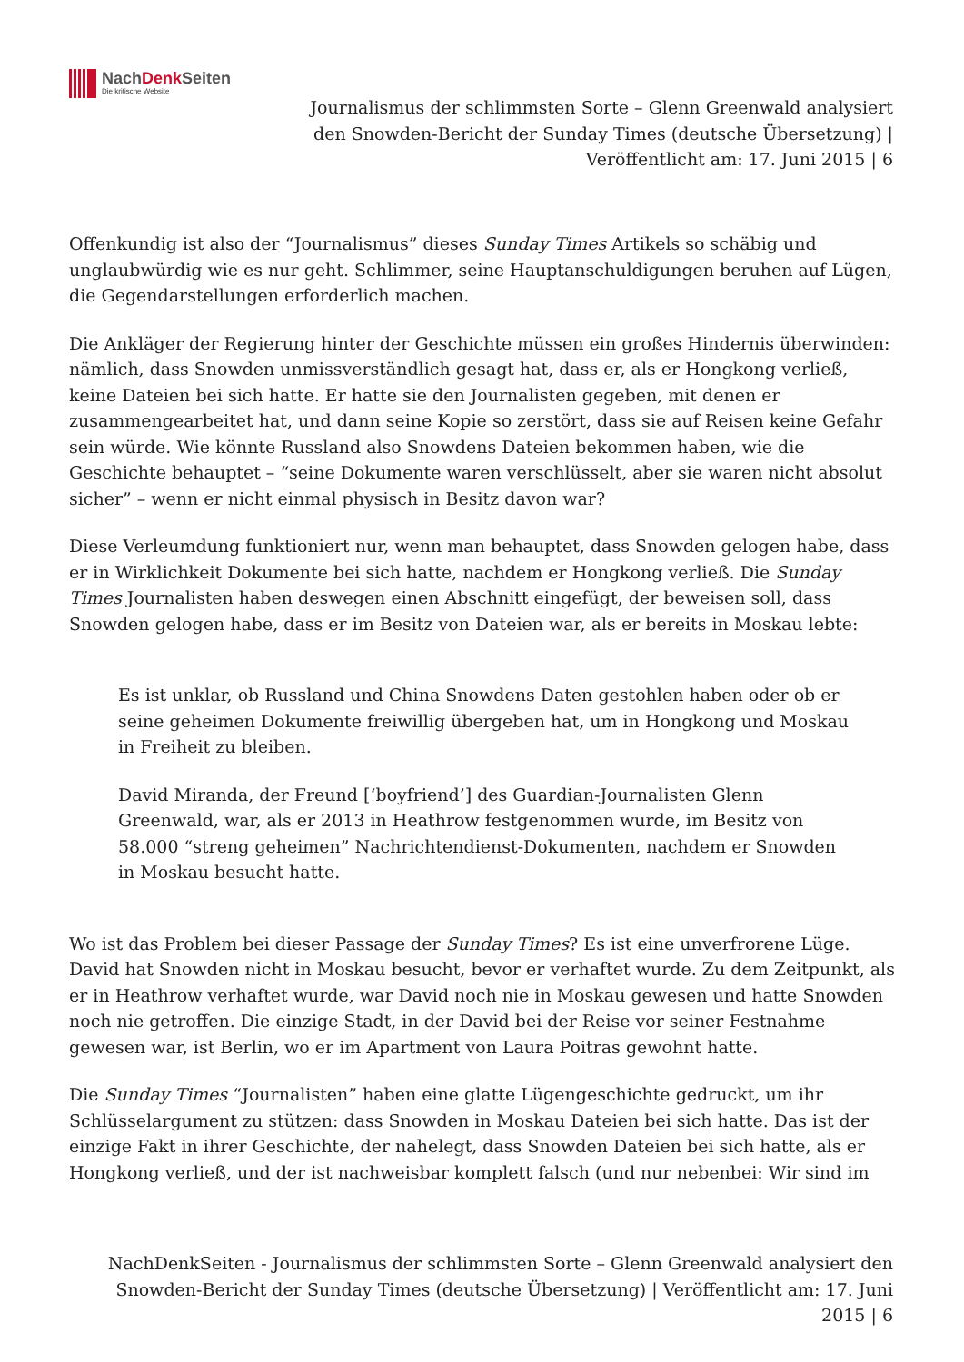NachDenk Seiten
Die kritische Website
Journalismus der schlimmsten Sorte – Glenn Greenwald analysiert den Snowden-Bericht der Sunday Times (deutsche Übersetzung) | Veröffentlicht am: 17. Juni 2015 | 6
Offenkundig ist also der “Journalismus” dieses Sunday Times Artikels so schäbig und unglaubwürdig wie es nur geht. Schlimmer, seine Hauptanschuldigungen beruhen auf Lügen, die Gegendarstellungen erforderlich machen.
Die Ankläger der Regierung hinter der Geschichte müssen ein großes Hindernis überwinden: nämlich, dass Snowden unmissverständlich gesagt hat, dass er, als er Hongkong verließ, keine Dateien bei sich hatte. Er hatte sie den Journalisten gegeben, mit denen er zusammengearbeitet hat, und dann seine Kopie so zerstört, dass sie auf Reisen keine Gefahr sein würde. Wie könnte Russland also Snowdens Dateien bekommen haben, wie die Geschichte behauptet – “seine Dokumente waren verschlüsselt, aber sie waren nicht absolut sicher” – wenn er nicht einmal physisch in Besitz davon war?
Diese Verleumdung funktioniert nur, wenn man behauptet, dass Snowden gelogen habe, dass er in Wirklichkeit Dokumente bei sich hatte, nachdem er Hongkong verließ. Die Sunday Times Journalisten haben deswegen einen Abschnitt eingefügt, der beweisen soll, dass Snowden gelogen habe, dass er im Besitz von Dateien war, als er bereits in Moskau lebte:
Es ist unklar, ob Russland und China Snowdens Daten gestohlen haben oder ob er seine geheimen Dokumente freiwillig übergeben hat, um in Hongkong und Moskau in Freiheit zu bleiben.
David Miranda, der Freund [‘boyfriend’] des Guardian-Journalisten Glenn Greenwald, war, als er 2013 in Heathrow festgenommen wurde, im Besitz von 58.000 “streng geheimen” Nachrichtendienst-Dokumenten, nachdem er Snowden in Moskau besucht hatte.
Wo ist das Problem bei dieser Passage der Sunday Times? Es ist eine unverfrorene Lüge. David hat Snowden nicht in Moskau besucht, bevor er verhaftet wurde. Zu dem Zeitpunkt, als er in Heathrow verhaftet wurde, war David noch nie in Moskau gewesen und hatte Snowden noch nie getroffen. Die einzige Stadt, in der David bei der Reise vor seiner Festnahme gewesen war, ist Berlin, wo er im Apartment von Laura Poitras gewohnt hatte.
Die Sunday Times “Journalisten” haben eine glatte Lügengeschichte gedruckt, um ihr Schlüsselargument zu stützen: dass Snowden in Moskau Dateien bei sich hatte. Das ist der einzige Fakt in ihrer Geschichte, der nahelegt, dass Snowden Dateien bei sich hatte, als er Hongkong verließ, und der ist nachweisbar komplett falsch (und nur nebenbei: Wir sind im
NachDenkSeiten - Journalismus der schlimmsten Sorte – Glenn Greenwald analysiert den Snowden-Bericht der Sunday Times (deutsche Übersetzung) | Veröffentlicht am: 17. Juni 2015 | 6